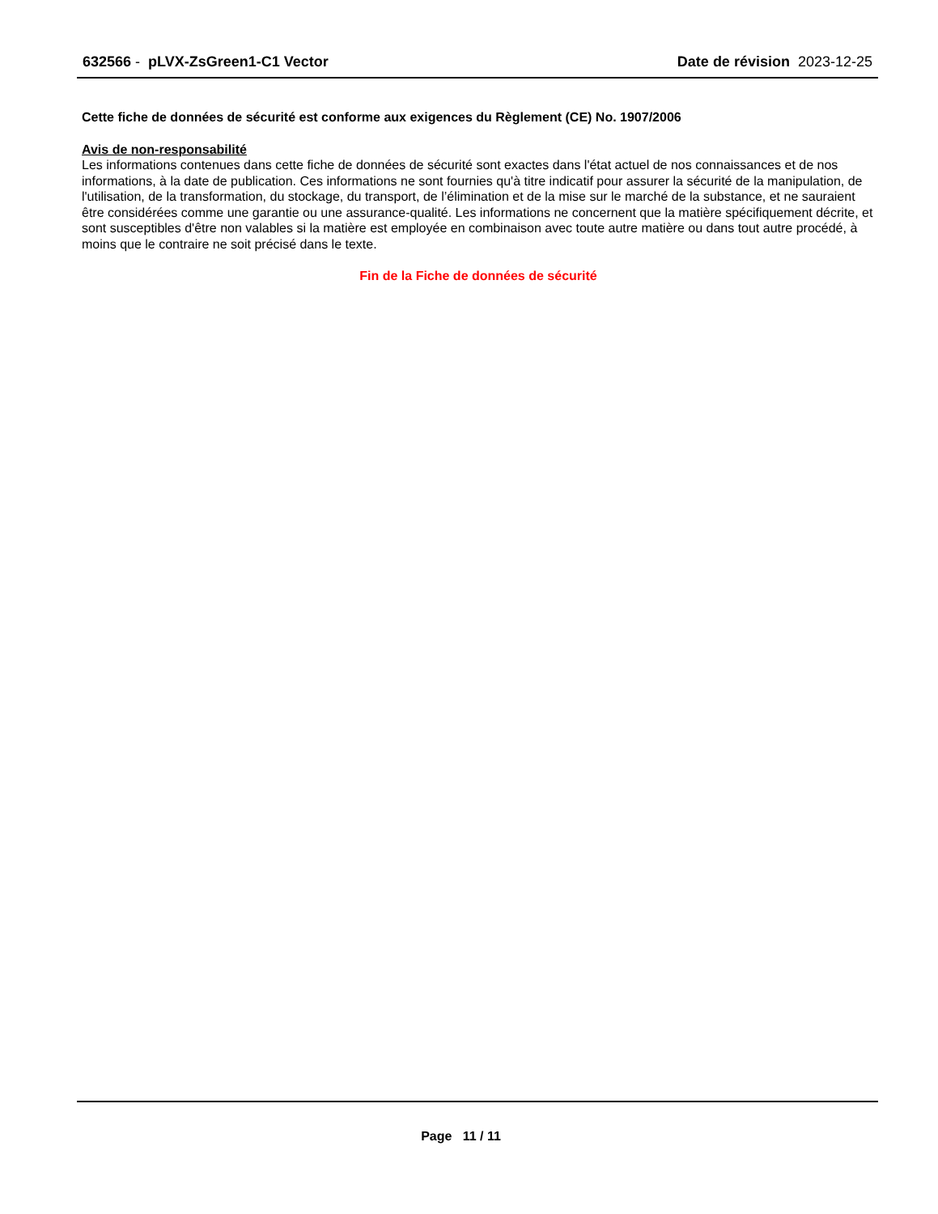632566 - pLVX-ZsGreen1-C1 Vector
Date de révision 2023-12-25
Cette fiche de données de sécurité est conforme aux exigences du Règlement (CE) No. 1907/2006
Avis de non-responsabilité
Les informations contenues dans cette fiche de données de sécurité sont exactes dans l'état actuel de nos connaissances et de nos informations, à la date de publication. Ces informations ne sont fournies qu'à titre indicatif pour assurer la sécurité de la manipulation, de l'utilisation, de la transformation, du stockage, du transport, de l’élimination et de la mise sur le marché de la substance, et ne sauraient être considérées comme une garantie ou une assurance-qualité. Les informations ne concernent que la matière spécifiquement décrite, et sont susceptibles d'être non valables si la matière est employée en combinaison avec toute autre matière ou dans tout autre procédé, à moins que le contraire ne soit précisé dans le texte.
Fin de la Fiche de données de sécurité
Page 11 / 11